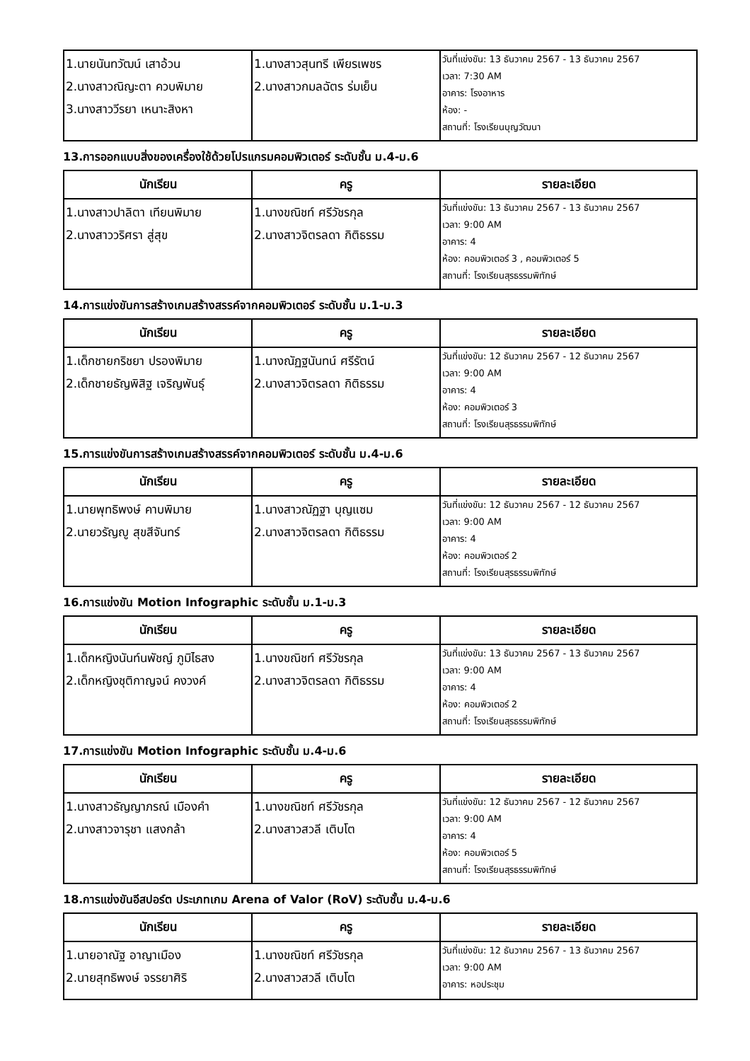| 1.นายนันทวัฒน์ เสาอ้วน 2.นางสาวณิญะตา ควบพิมาย 3.นางสาววีรยา เหนาะสิงหา | 1.นางสาวสุนทรี เพียรเพชร 2.นางสาวกมลฉัตร ร่มเย็น | วันที่แข่งขัน: 13 ธันวาคม 2567 - 13 ธันวาคม 2567 เวลา: 7:30 AM อาคาร: โรงอาหาร ห้อง: - สถานที่: โรงเรียนบุญวัฒนา |
13.การออกแบบสิ่งของเครื่องใช้ด้วยโปรแกรมคอมพิวเตอร์ ระดับชั้น ม.4-ม.6
| นักเรียน | ครู | รายละเอียด |
| --- | --- | --- |
| 1.นางสาวปาลิตา เทียนพิมาย 2.นางสาววริศรา สู่สุข | 1.นางขณิชท์ ศรีวัชรกุล 2.นางสาวจิตรลดา กิติธรรม | วันที่แข่งขัน: 13 ธันวาคม 2567 - 13 ธันวาคม 2567 เวลา: 9:00 AM อาคาร: 4 ห้อง: คอมพิวเตอร์ 3 , คอมพิวเตอร์ 5 สถานที่: โรงเรียนสุรธรรมพิทักษ์ |
14.การแข่งขันการสร้างเกมสร้างสรรค์จากคอมพิวเตอร์ ระดับชั้น ม.1-ม.3
| นักเรียน | ครู | รายละเอียด |
| --- | --- | --- |
| 1.เด็กชายกริชยา ปรองพิมาย 2.เด็กชายธัญพิสิฐ เจริญพันธุ์ | 1.นางณัฏฐนันทน์ ศรีรัตน์ 2.นางสาวจิตรลดา กิติธรรม | วันที่แข่งขัน: 12 ธันวาคม 2567 - 12 ธันวาคม 2567 เวลา: 9:00 AM อาคาร: 4 ห้อง: คอมพิวเตอร์ 3 สถานที่: โรงเรียนสุรธรรมพิทักษ์ |
15.การแข่งขันการสร้างเกมสร้างสรรค์จากคอมพิวเตอร์ ระดับชั้น ม.4-ม.6
| นักเรียน | ครู | รายละเอียด |
| --- | --- | --- |
| 1.นายพุทธิพงษ์ คาบพิมาย 2.นายวรัญญู สุขสีจันทร์ | 1.นางสาวณัฏฐา บุญแซม 2.นางสาวจิตรลดา กิติธรรม | วันที่แข่งขัน: 12 ธันวาคม 2567 - 12 ธันวาคม 2567 เวลา: 9:00 AM อาคาร: 4 ห้อง: คอมพิวเตอร์ 2 สถานที่: โรงเรียนสุรธรรมพิทักษ์ |
16.การแข่งขัน Motion Infographic ระดับชั้น ม.1-ม.3
| นักเรียน | ครู | รายละเอียด |
| --- | --- | --- |
| 1.เด็กหญิงนันท์นพัชญ์ ภูมิไธสง 2.เด็กหญิงชุติกาญจน์ คงวงค์ | 1.นางขณิชท์ ศรีวัชรกุล 2.นางสาวจิตรลดา กิติธรรม | วันที่แข่งขัน: 13 ธันวาคม 2567 - 13 ธันวาคม 2567 เวลา: 9:00 AM อาคาร: 4 ห้อง: คอมพิวเตอร์ 2 สถานที่: โรงเรียนสุรธรรมพิทักษ์ |
17.การแข่งขัน Motion Infographic ระดับชั้น ม.4-ม.6
| นักเรียน | ครู | รายละเอียด |
| --- | --- | --- |
| 1.นางสาวธัญญาภรณ์ เมืองคำ 2.นางสาวจารุชา แสงกล้า | 1.นางขณิชท์ ศรีวัชรกุล 2.นางสาวสวลี เติบโต | วันที่แข่งขัน: 12 ธันวาคม 2567 - 12 ธันวาคม 2567 เวลา: 9:00 AM อาคาร: 4 ห้อง: คอมพิวเตอร์ 5 สถานที่: โรงเรียนสุรธรรมพิทักษ์ |
18.การแข่งขันอีสปอร์ต ประเภทเกม Arena of Valor (RoV) ระดับชั้น ม.4-ม.6
| นักเรียน | ครู | รายละเอียด |
| --- | --- | --- |
| 1.นายอาณัฐ อาญาเมือง 2.นายสุทธิพงษ์ จรรยาศิริ | 1.นางขณิชท์ ศรีวัชรกุล 2.นางสาวสวลี เติบโต | วันที่แข่งขัน: 12 ธันวาคม 2567 - 13 ธันวาคม 2567 เวลา: 9:00 AM อาคาร: หอประชุม |